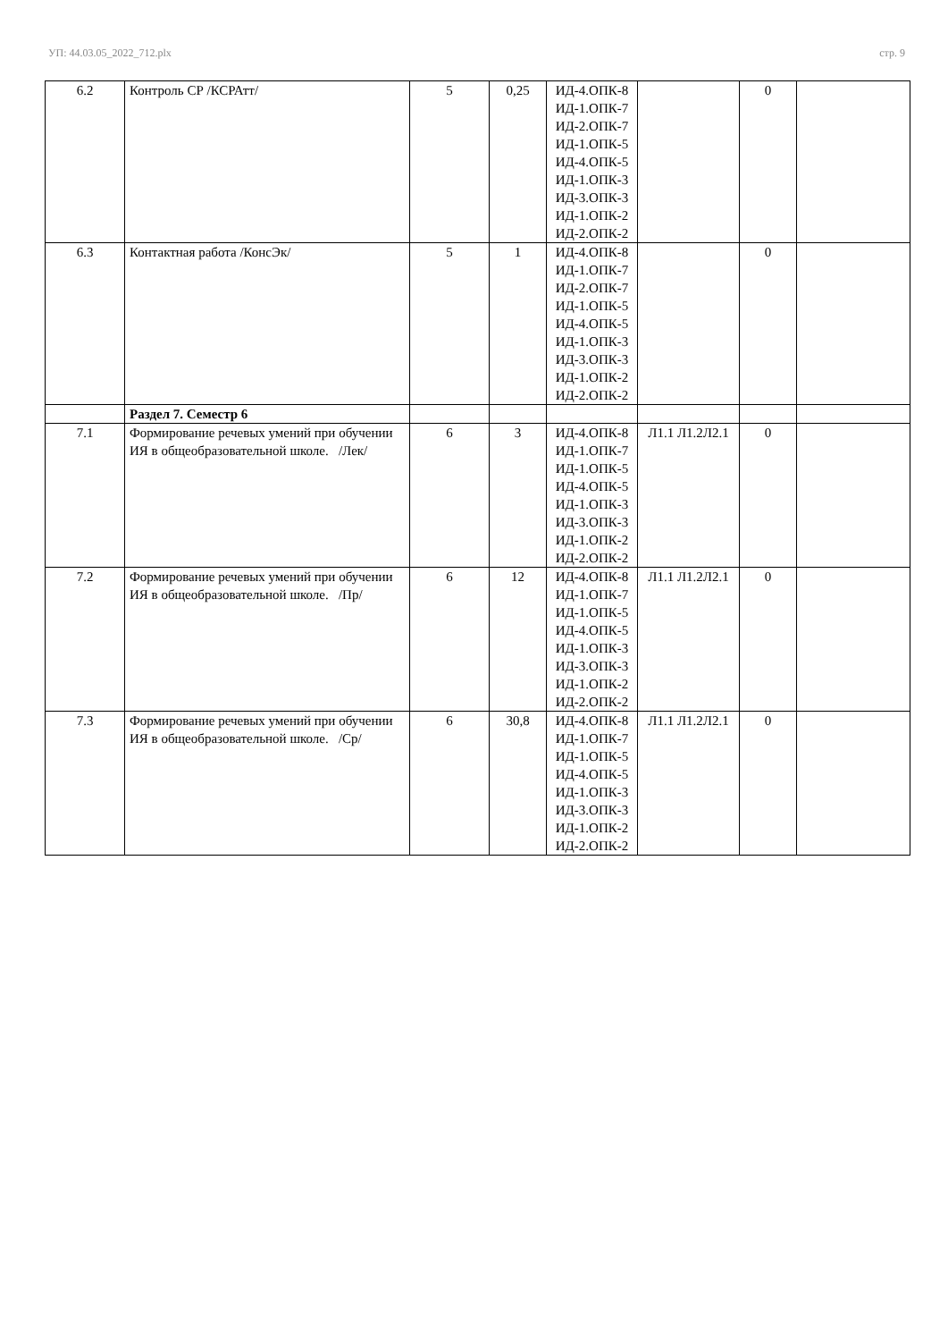УП: 44.03.05_2022_712.plx стр. 9
| 6.2 | Контроль СР /КСРАтт/ | 5 | 0,25 | ИД-4.ОПК-8 ИД-1.ОПК-7 ИД-2.ОПК-7 ИД-1.ОПК-5 ИД-4.ОПК-5 ИД-1.ОПК-3 ИД-3.ОПК-3 ИД-1.ОПК-2 ИД-2.ОПК-2 | | 0 | |
| 6.3 | Контактная работа /КонсЭк/ | 5 | 1 | ИД-4.ОПК-8 ИД-1.ОПК-7 ИД-2.ОПК-7 ИД-1.ОПК-5 ИД-4.ОПК-5 ИД-1.ОПК-3 ИД-3.ОПК-3 ИД-1.ОПК-2 ИД-2.ОПК-2 | | 0 | |
| | Раздел 7. Семестр 6 | | | | | | |
| 7.1 | Формирование речевых умений при обучении ИЯ в общеобразовательной школе. /Лек/ | 6 | 3 | ИД-4.ОПК-8 ИД-1.ОПК-7 ИД-1.ОПК-5 ИД-4.ОПК-5 ИД-1.ОПК-3 ИД-3.ОПК-3 ИД-1.ОПК-2 ИД-2.ОПК-2 | Л1.1 Л1.2Л2.1 | 0 | |
| 7.2 | Формирование речевых умений при обучении ИЯ в общеобразовательной школе. /Пр/ | 6 | 12 | ИД-4.ОПК-8 ИД-1.ОПК-7 ИД-1.ОПК-5 ИД-4.ОПК-5 ИД-1.ОПК-3 ИД-3.ОПК-3 ИД-1.ОПК-2 ИД-2.ОПК-2 | Л1.1 Л1.2Л2.1 | 0 | |
| 7.3 | Формирование речевых умений при обучении ИЯ в общеобразовательной школе. /Ср/ | 6 | 30,8 | ИД-4.ОПК-8 ИД-1.ОПК-7 ИД-1.ОПК-5 ИД-4.ОПК-5 ИД-1.ОПК-3 ИД-3.ОПК-3 ИД-1.ОПК-2 ИД-2.ОПК-2 | Л1.1 Л1.2Л2.1 | 0 | |